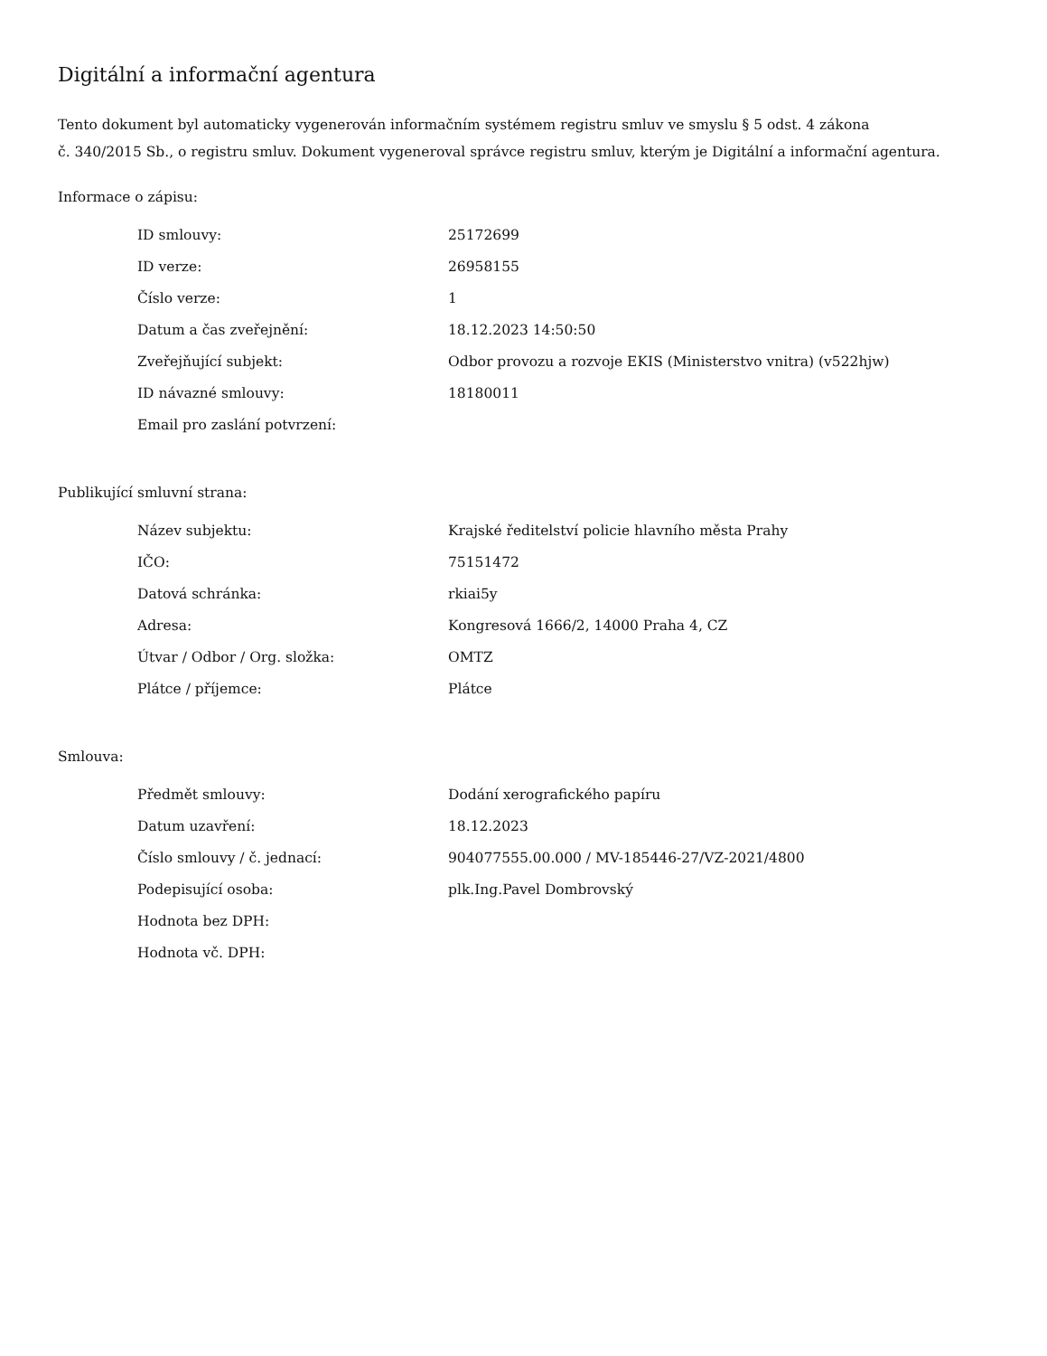Digitální a informační agentura
Tento dokument byl automaticky vygenerován informačním systémem registru smluv ve smyslu § 5 odst. 4 zákona
č. 340/2015 Sb., o registru smluv. Dokument vygeneroval správce registru smluv, kterým je Digitální a informační agentura.
Informace o zápisu:
| ID smlouvy: | 25172699 |
| ID verze: | 26958155 |
| Číslo verze: | 1 |
| Datum a čas zveřejnění: | 18.12.2023 14:50:50 |
| Zveřejňující subjekt: | Odbor provozu a rozvoje EKIS (Ministerstvo vnitra) (v522hjw) |
| ID návazné smlouvy: | 18180011 |
| Email pro zaslání potvrzení: | |
Publikující smluvní strana:
| Název subjektu: | Krajské ředitelství policie hlavního města Prahy |
| IČO: | 75151472 |
| Datová schránka: | rkiai5y |
| Adresa: | Kongresová 1666/2, 14000 Praha 4, CZ |
| Útvar / Odbor / Org. složka: | OMTZ |
| Plátce / příjemce: | Plátce |
Smlouva:
| Předmět smlouvy: | Dodání xerografického papíru |
| Datum uzavření: | 18.12.2023 |
| Číslo smlouvy / č. jednací: | 904077555.00.000 / MV-185446-27/VZ-2021/4800 |
| Podepisující osoba: | plk.Ing.Pavel Dombrovský |
| Hodnota bez DPH: | |
| Hodnota vč. DPH: | |